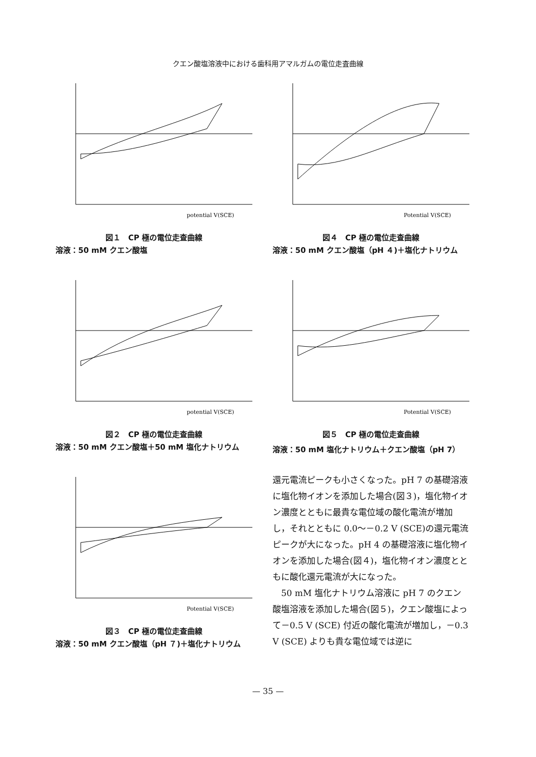クエン酸塩溶液中における歯科用アマルガムの電位走査曲線
potential V(SCE)
図１　CP 極の電位走査曲線
溶液：50 mM クエン酸塩
potential V(SCE)
図２　CP 極の電位走査曲線
溶液：50 mM クエン酸塩＋50 mM 塩化ナトリウム
Potential V(SCE)
図３　CP 極の電位走査曲線
溶液：50 mM クエン酸塩（pH ７)＋塩化ナトリウム
Potential V(SCE)
図４　CP 極の電位走査曲線
溶液：50 mM クエン酸塩（pH ４)＋塩化ナトリウム
Potential V(SCE)
図５　CP 極の電位走査曲線
溶液：50 mM 塩化ナトリウム＋クエン酸塩（pH 7）
還元電流ピークも小さくなった。pH 7 の基礎溶液に塩化物イオンを添加した場合(図３)，塩化物イオン濃度とともに最貴な電位域の酸化電流が増加し，それとともに 0.0～－0.2 V (SCE)の還元電流ピークが大になった。pH 4 の基礎溶液に塩化物イオンを添加した場合(図４)，塩化物イオン濃度とともに酸化還元電流が大になった。
　50 mM 塩化ナトリウム溶液に pH 7 のクエン酸塩溶液を添加した場合(図５)，クエン酸塩によって－0.5 V (SCE) 付近の酸化電流が増加し，－0.3 V (SCE) よりも貴な電位域では逆に
— 35 —